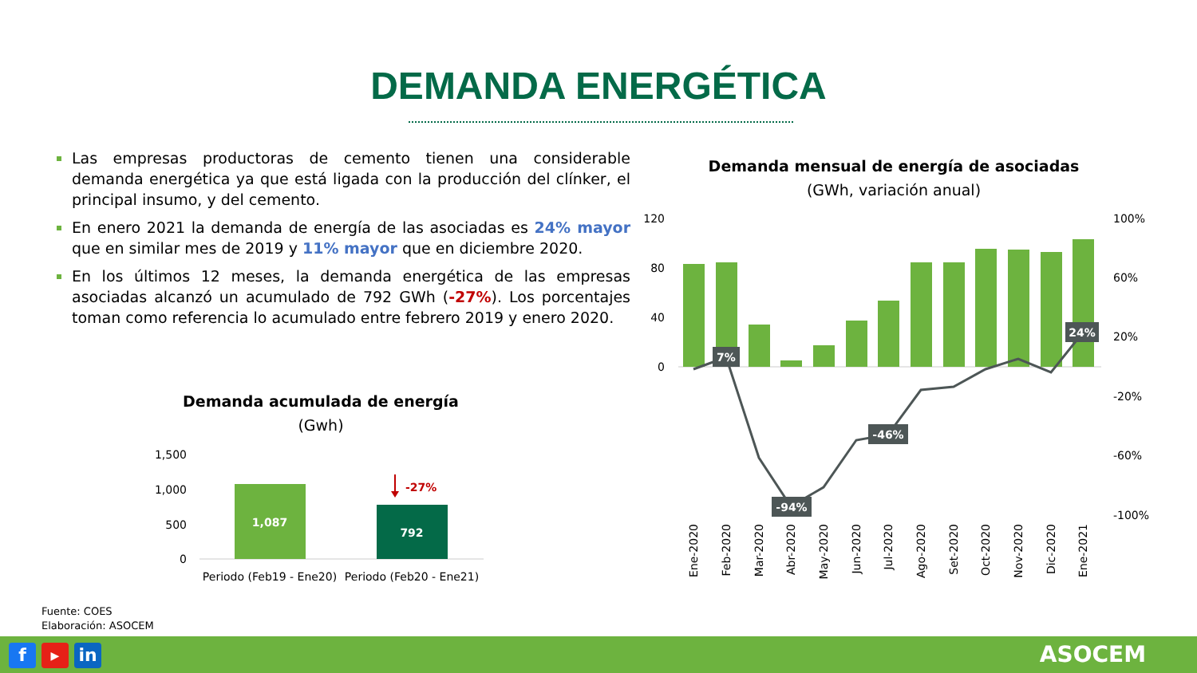DEMANDA ENERGÉTICA
Las empresas productoras de cemento tienen una considerable demanda energética ya que está ligada con la producción del clínker, el principal insumo, y del cemento.
En enero 2021 la demanda de energía de las asociadas es 24% mayor que en similar mes de 2019 y 11% mayor que en diciembre 2020.
En los últimos 12 meses, la demanda energética de las empresas asociadas alcanzó un acumulado de 792 GWh (-27%). Los porcentajes toman como referencia lo acumulado entre febrero 2019 y enero 2020.
Demanda acumulada de energía
(Gwh)
1,500
1,000
500
0
1,087
792
-27%
Periodo (Feb19 - Ene20)
Periodo (Feb20 - Ene21)
Demanda mensual de energía de asociadas
(GWh, variación anual)
120
80
40
0
100%
60%
20%
-20%
-60%
-100%
7%
-94%
-46%
24%
Ene-2020
Feb-2020
Mar-2020
Abr-2020
May-2020
Jun-2020
Jul-2020
Ago-2020
Set-2020
Oct-2020
Nov-2020
Dic-2020
Ene-2021
Fuente: COES
Elaboración: ASOCEM
f ▶ in ASOCEM